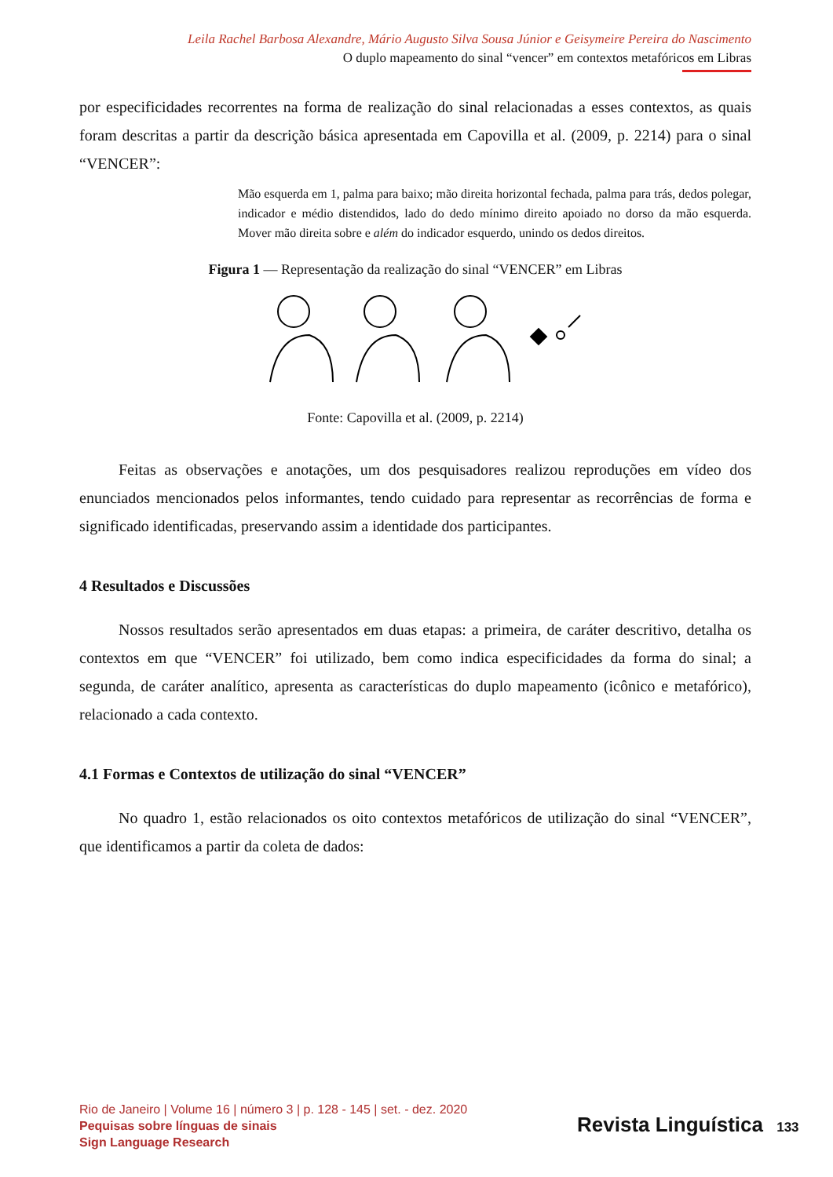Leila Rachel Barbosa Alexandre, Mário Augusto Silva Sousa Júnior e Geisymeire Pereira do Nascimento
O duplo mapeamento do sinal “vencer” em contextos metafóricos em Libras
por especificidades recorrentes na forma de realização do sinal relacionadas a esses contextos, as quais foram descritas a partir da descrição básica apresentada em Capovilla et al. (2009, p. 2214) para o sinal “VENCER”:
Mão esquerda em 1, palma para baixo; mão direita horizontal fechada, palma para trás, dedos polegar, indicador e médio distendidos, lado do dedo mínimo direito apoiado no dorso da mão esquerda. Mover mão direita sobre e além do indicador esquerdo, unindo os dedos direitos.
Figura 1 — Representação da realização do sinal “VENCER” em Libras
Fonte: Capovilla et al. (2009, p. 2214)
Feitas as observações e anotações, um dos pesquisadores realizou reproduções em vídeo dos enunciados mencionados pelos informantes, tendo cuidado para representar as recorrências de forma e significado identificadas, preservando assim a identidade dos participantes.
4 Resultados e Discussões
Nossos resultados serão apresentados em duas etapas: a primeira, de caráter descritivo, detalha os contextos em que “VENCER” foi utilizado, bem como indica especificidades da forma do sinal; a segunda, de caráter analítico, apresenta as características do duplo mapeamento (icônico e metafórico), relacionado a cada contexto.
4.1 Formas e Contextos de utilização do sinal “VENCER”
No quadro 1, estão relacionados os oito contextos metafóricos de utilização do sinal “VENCER”, que identificamos a partir da coleta de dados:
Rio de Janeiro | Volume 16 | número 3 | p. 128 - 145 | set. - dez. 2020
Pequisas sobre línguas de sinais
Sign Language Research
Revista Linguística 133